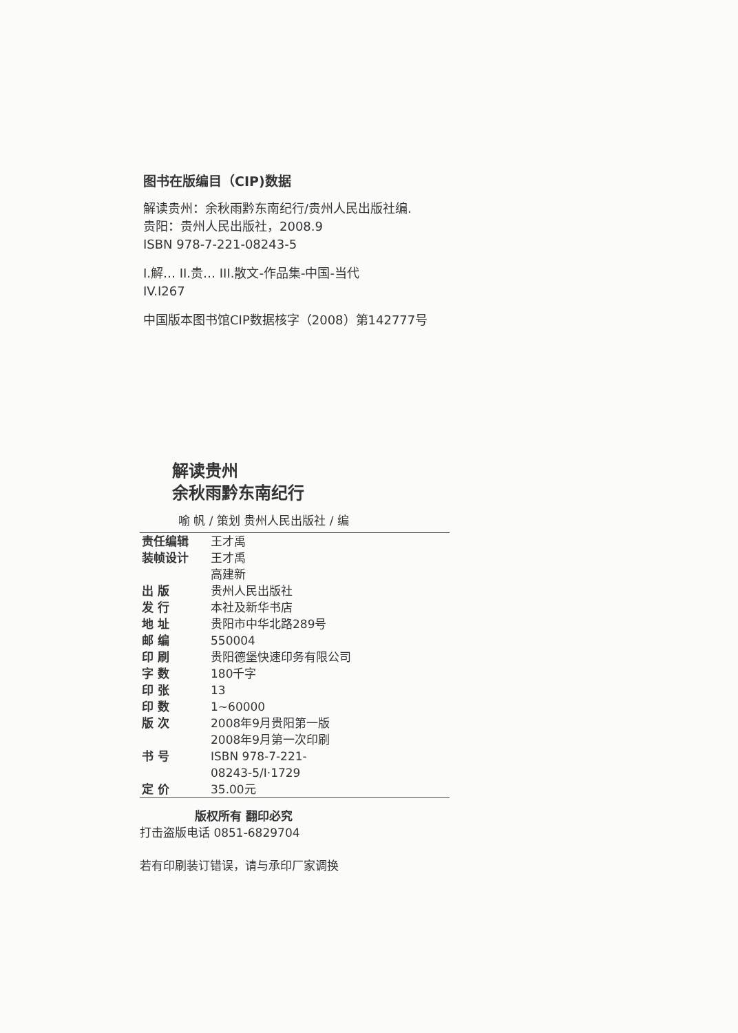图书在版编目（CIP)数据
解读贵州：余秋雨黔东南纪行/贵州人民出版社编.
贵阳：贵州人民出版社，2008.9
ISBN 978-7-221-08243-5
I.解… II.贵… III.散文-作品集-中国-当代
IV.I267
中国版本图书馆CIP数据核字（2008）第142777号
解读贵州
余秋雨黔东南纪行
喻 帆 / 策划 贵州人民出版社 / 编
| 责任编辑 | 王才禹 |
| 装帧设计 | 王才禹 高建新 |
| 出 版 | 贵州人民出版社 |
| 发 行 | 本社及新华书店 |
| 地 址 | 贵阳市中华北路289号 |
| 邮 编 | 550004 |
| 印 刷 | 贵阳德堡快速印务有限公司 |
| 字 数 | 180千字 |
| 印 张 | 13 |
| 印 数 | 1~60000 |
| 版 次 | 2008年9月贵阳第一版 2008年9月第一次印刷 |
| 书 号 | ISBN 978-7-221- 08243-5/I·1729 |
| 定 价 | 35.00元 |
版权所有 翻印必究
打击盗版电话 0851-6829704
若有印刷装订错误，请与承印厂家调换